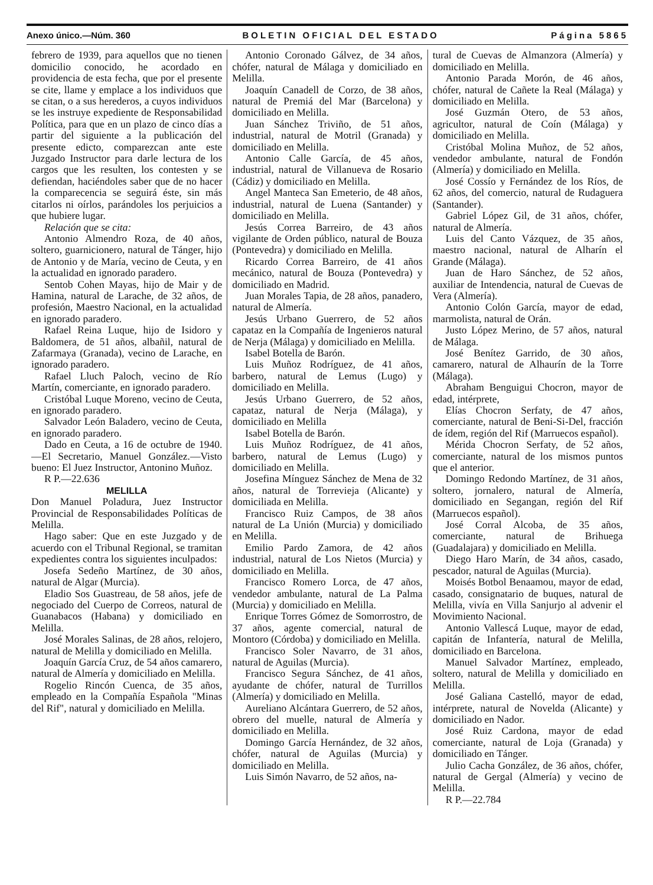Anexo único.—Núm. 360 BOLETIN OFICIAL DEL ESTADO Página 5865
febrero de 1939, para aquellos que no tienen domicilio conocido, he acordado en providencia de esta fecha, que por el presente se cite, llame y emplace a los individuos que se citan, o a sus herederos, a cuyos individuos se les instruye expediente de Responsabilidad Política, para que en un plazo de cinco días a partir del siguiente a la publicación del presente edicto, comparezcan ante este Juzgado Instructor para darle lectura de los cargos que les resulten, los contesten y se defiendan, haciéndoles saber que de no hacer la comparecencia se seguirá éste, sin más citarlos ni oírlos, parándoles los perjuicios a que hubiere lugar.
Relación que se cita:
Antonio Almendro Roza, de 40 años, soltero, guarnicionero, natural de Tánger, hijo de Antonio y de María, vecino de Ceuta, y en la actualidad en ignorado paradero.
Sentob Cohen Mayas, hijo de Mair y de Hamina, natural de Larache, de 32 años, de profesión, Maestro Nacional, en la actualidad en ignorado paradero.
Rafael Reina Luque, hijo de Isidoro y Baldomera, de 51 años, albañil, natural de Zafarmaya (Granada), vecino de Larache, en ignorado paradero.
Rafael Lluch Paloch, vecino de Río Martín, comerciante, en ignorado paradero.
Cristóbal Luque Moreno, vecino de Ceuta, en ignorado paradero.
Salvador León Baladero, vecino de Ceuta, en ignorado paradero.
Dado en Ceuta, a 16 de octubre de 1940.—El Secretario, Manuel González.—Visto bueno: El Juez Instructor, Antonino Muñoz.
R P.—22.636
MELILLA
Don Manuel Poladura, Juez Instructor Provincial de Responsabilidades Políticas de Melilla.
Hago saber: Que en este Juzgado y de acuerdo con el Tribunal Regional, se tramitan expedientes contra los siguientes inculpados:
Josefa Sedeño Martínez, de 30 años, natural de Algar (Murcia).
Eladio Sos Guastreau, de 58 años, jefe de negociado del Cuerpo de Correos, natural de Guanabacos (Habana) y domiciliado en Melilla.
José Morales Salinas, de 28 años, relojero, natural de Melilla y domiciliado en Melilla.
Joaquín García Cruz, de 54 años camarero, natural de Almería y domiciliado en Melilla.
Rogelio Rincón Cuenca, de 35 años, empleado en la Compañía Española "Minas del Rif", natural y domiciliado en Melilla.
Antonio Coronado Gálvez, de 34 años, chófer, natural de Málaga y domiciliado en Melilla.
Joaquín Canadell de Corzo, de 38 años, natural de Premiá del Mar (Barcelona) y domiciliado en Melilla.
Juan Sánchez Triviño, de 51 años, industrial, natural de Motril (Granada) y domiciliado en Melilla.
Antonio Calle García, de 45 años, industrial, natural de Villanueva de Rosario (Cádiz) y domiciliado en Melilla.
Angel Manteca San Emeterio, de 48 años, industrial, natural de Luena (Santander) y domiciliado en Melilla.
Jesús Correa Barreiro, de 43 años vigilante de Orden público, natural de Bouza (Pontevedra) y domiciliado en Melilla.
Ricardo Correa Barreiro, de 41 años mecánico, natural de Bouza (Pontevedra) y domiciliado en Madrid.
Juan Morales Tapia, de 28 años, panadero, natural de Almería.
Jesús Urbano Guerrero, de 52 años capataz en la Compañía de Ingenieros natural de Nerja (Málaga) y domiciliado en Melilla.
Isabel Botella de Barón.
Luis Muñoz Rodríguez, de 41 años, barbero, natural de Lemus (Lugo) y domiciliado en Melilla.
Jesús Urbano Guerrero, de 52 años, capataz, natural de Nerja (Málaga), y domiciliado en Melilla
Isabel Botella de Barón.
Luis Muñoz Rodríguez, de 41 años, barbero, natural de Lemus (Lugo) y domiciliado en Melilla.
Josefina Mínguez Sánchez de Mena de 32 años, natural de Torrevieja (Alicante) y domiciliada en Melilla.
Francisco Ruiz Campos, de 38 años natural de La Unión (Murcia) y domiciliado en Melilla.
Emilio Pardo Zamora, de 42 años industrial, natural de Los Nietos (Murcia) y domiciliado en Melilla.
Francisco Romero Lorca, de 47 años, vendedor ambulante, natural de La Palma (Murcia) y domiciliado en Melilla.
Enrique Torres Gómez de Somorrostro, de 37 años, agente comercial, natural de Montoro (Córdoba) y domiciliado en Melilla.
Francisco Soler Navarro, de 31 años, natural de Aguilas (Murcia).
Francisco Segura Sánchez, de 41 años, ayudante de chófer, natural de Turrillos (Almería) y domiciliado en Melilla.
Aureliano Alcántara Guerrero, de 52 años, obrero del muelle, natural de Almería y domiciliado en Melilla.
Domingo García Hernández, de 32 años, chófer, natural de Aguilas (Murcia) y domiciliado en Melilla.
Luis Simón Navarro, de 52 años, na-
tural de Cuevas de Almanzora (Almería) y domiciliado en Melilla.
Antonio Parada Morón, de 46 años, chófer, natural de Cañete la Real (Málaga) y domiciliado en Melilla.
José Guzmán Otero, de 53 años, agricultor, natural de Coín (Málaga) y domiciliado en Melilla.
Cristóbal Molina Muñoz, de 52 años, vendedor ambulante, natural de Fondón (Almería) y domiciliado en Melilla.
José Cossío y Fernández de los Ríos, de 62 años, del comercio, natural de Rudaguera (Santander).
Gabriel López Gil, de 31 años, chófer, natural de Almería.
Luis del Canto Vázquez, de 35 años, maestro nacional, natural de Alharín el Grande (Málaga).
Juan de Haro Sánchez, de 52 años, auxiliar de Intendencia, natural de Cuevas de Vera (Almería).
Antonio Colón García, mayor de edad, marmolista, natural de Orán.
Justo López Merino, de 57 años, natural de Málaga.
José Benítez Garrido, de 30 años, camarero, natural de Alhaurín de la Torre (Málaga).
Abraham Benguigui Chocron, mayor de edad, intérprete,
Elías Chocron Serfaty, de 47 años, comerciante, natural de Beni-Si-Del, fracción de ídem, región del Rif (Marruecos español).
Mérida Chocron Serfaty, de 52 años, comerciante, natural de los mismos puntos que el anterior.
Domingo Redondo Martínez, de 31 años, soltero, jornalero, natural de Almería, domiciliado en Segangan, región del Rif (Marruecos español).
José Corral Alcoba, de 35 años, comerciante, natural de Brihuega (Guadalajara) y domiciliado en Melilla.
Diego Haro Marín, de 34 años, casado, pescador, natural de Aguilas (Murcia).
Moisés Botbol Benaamou, mayor de edad, casado, consignatario de buques, natural de Melilla, vivía en Villa Sanjurjo al advenir el Movimiento Nacional.
Antonio Vallescá Luque, mayor de edad, capitán de Infantería, natural de Melilla, domiciliado en Barcelona.
Manuel Salvador Martínez, empleado, soltero, natural de Melilla y domiciliado en Melilla.
José Galiana Castelló, mayor de edad, intérprete, natural de Novelda (Alicante) y domiciliado en Nador.
José Ruiz Cardona, mayor de edad comerciante, natural de Loja (Granada) y domiciliado en Tánger.
Julio Cacha González, de 36 años, chófer, natural de Gergal (Almería) y vecino de Melilla.
R P.—22.784